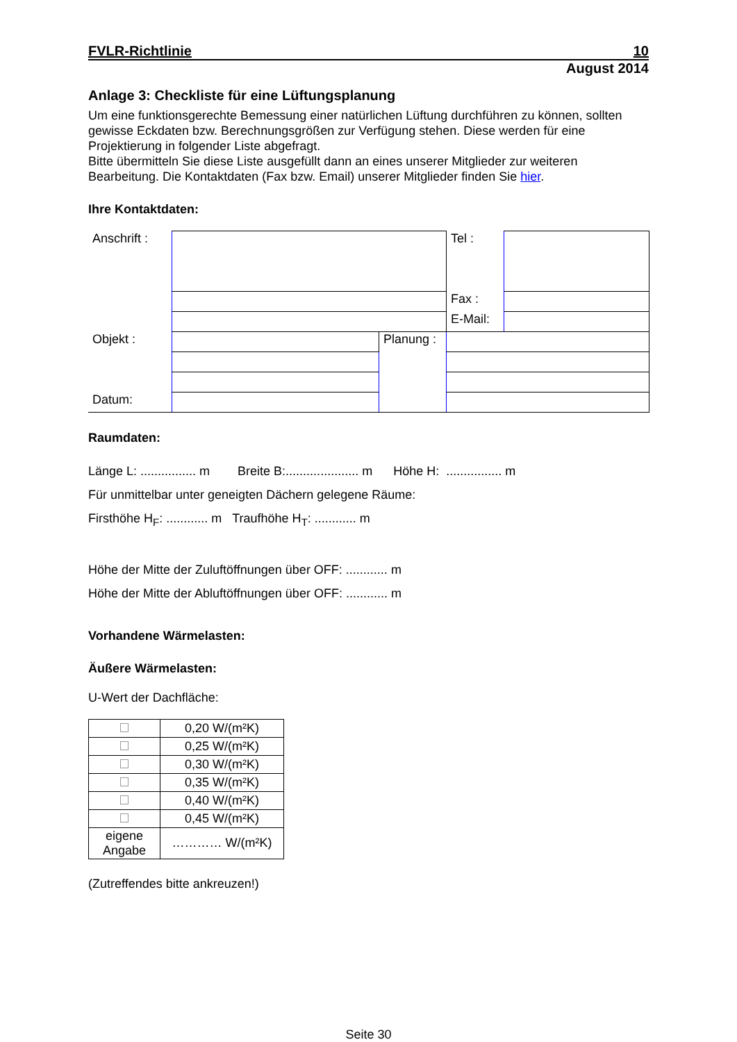FVLR-Richtlinie 10
August 2014
Anlage 3: Checkliste für eine Lüftungsplanung
Um eine funktionsgerechte Bemessung einer natürlichen Lüftung durchführen zu können, sollten gewisse Eckdaten bzw. Berechnungsgrößen zur Verfügung stehen. Diese werden für eine Projektierung in folgender Liste abgefragt.
Bitte übermitteln Sie diese Liste ausgefüllt dann an eines unserer Mitglieder zur weiteren Bearbeitung. Die Kontaktdaten (Fax bzw. Email) unserer Mitglieder finden Sie hier.
Ihre Kontaktdaten:
| Anschrift : | | | Tel : | |
| | | | Fax : | |
| | | | E-Mail: | |
| Objekt : | | Planung : | | |
| Datum: | | | | |
Raumdaten:
Länge L: ................ m Breite B:..................... m Höhe H: ................ m
Für unmittelbar unter geneigten Dächern gelegene Räume:
Firsthöhe H<sub>F</sub>: ............ m Traufhöhe H<sub>T</sub>: ............ m
Höhe der Mitte der Zuluftöffnungen über OFF: ............ m
Höhe der Mitte der Abluftöffnungen über OFF: ............ m
Vorhandene Wärmelasten:
Äußere Wärmelasten:
U-Wert der Dachfläche:
| | 0,20 W/(m²K) |
| | 0,25 W/(m²K) |
| | 0,30 W/(m²K) |
| | 0,35 W/(m²K) |
| | 0,40 W/(m²K) |
| | 0,45 W/(m²K) |
| eigene Angabe | ………… W/(m²K) |
(Zutreffendes bitte ankreuzen!)
Seite 30